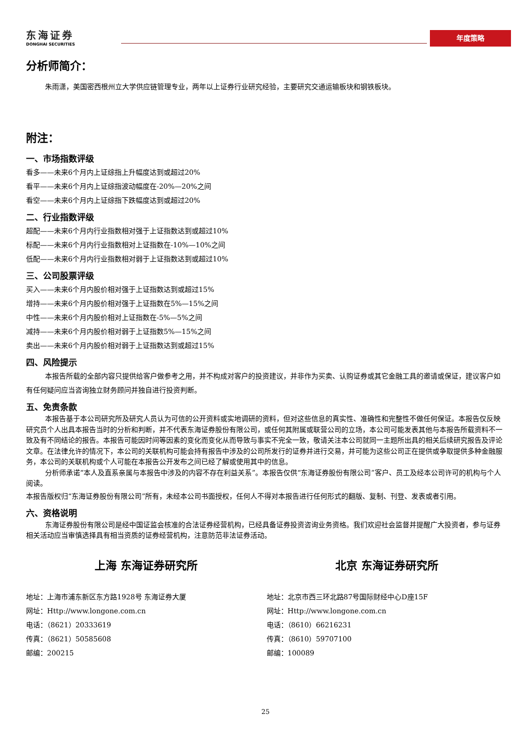东海证券
DONGHAI SECURITIES
年度策略
分析师简介：
朱雨潇，美国密西根州立大学供应链管理专业，两年以上证券行业研究经验，主要研究交通运输板块和钢铁板块。
附注：
一、市场指数评级
看多——未来6个月内上证综指上升幅度达到或超过20%
看平——未来6个月内上证综指波动幅度在-20%—20%之间
看空——未来6个月内上证综指下跌幅度达到或超过20%
二、行业指数评级
超配——未来6个月内行业指数相对强于上证指数达到或超过10%
标配——未来6个月内行业指数相对上证指数在-10%—10%之间
低配——未来6个月内行业指数相对弱于上证指数达到或超过10%
三、公司股票评级
买入——未来6个月内股价相对强于上证指数达到或超过15%
增持——未来6个月内股价相对强于上证指数在5%—15%之间
中性——未来6个月内股价相对上证指数在-5%—5%之间
减持——未来6个月内股价相对弱于上证指数5%—15%之间
卖出——未来6个月内股价相对弱于上证指数达到或超过15%
四、风险提示
本报告所载的全部内容只提供给客户做参考之用，并不构成对客户的投资建议，并非作为买卖、认购证券或其它金融工具的邀请或保证，建议客户如有任何疑问应当咨询独立财务顾问并独自进行投资判断。
五、免责条款
本报告基于本公司研究所及研究人员认为可信的公开资料或实地调研的资料，但对这些信息的真实性、准确性和完整性不做任何保证。本报告仅反映研究员个人出具本报告当时的分析和判断，并不代表东海证券股份有限公司，或任何其附属或联营公司的立场，本公司可能发表其他与本报告所载资料不一致及有不同结论的报告。本报告可能因时间等因素的变化而变化从而导致与事实不完全一致，敬请关注本公司就同一主题所出具的相关后续研究报告及评论文章。在法律允许的情况下，本公司的关联机构可能会持有报告中涉及的公司所发行的证券并进行交易，并可能为这些公司正在提供或争取提供多种金融服务，本公司的关联机构或个人可能在本报告公开发布之间已经了解或使用其中的信息。
分析师承诺“本人及直系亲属与本报告中涉及的内容不存在利益关系”。本报告仅供“东海证券股份有限公司”客户、员工及经本公司许可的机构与个人阅读。
本报告版权归“东海证券股份有限公司”所有，未经本公司书面授权，任何人不得对本报告进行任何形式的翻版、复制、刊登、发表或者引用。
六、资格说明
东海证券股份有限公司是经中国证监会核准的合法证券经营机构，已经具备证券投资咨询业务资格。我们欢迎社会监督并提醒广大投资者，参与证券相关活动应当审慎选择具有相当资质的证券经营机构，注意防范非法证券活动。
上海 东海证券研究所
地址：上海市浦东新区东方路1928号 东海证券大厦
网址：Http://www.longone.com.cn
电话：（8621）20333619
传真：（8621）50585608
邮编：200215
北京 东海证券研究所
地址：北京市西三环北路87号国际财经中心D座15F
网址：Http://www.longone.com.cn
电话：（8610）66216231
传真：（8610）59707100
邮编：100089
25